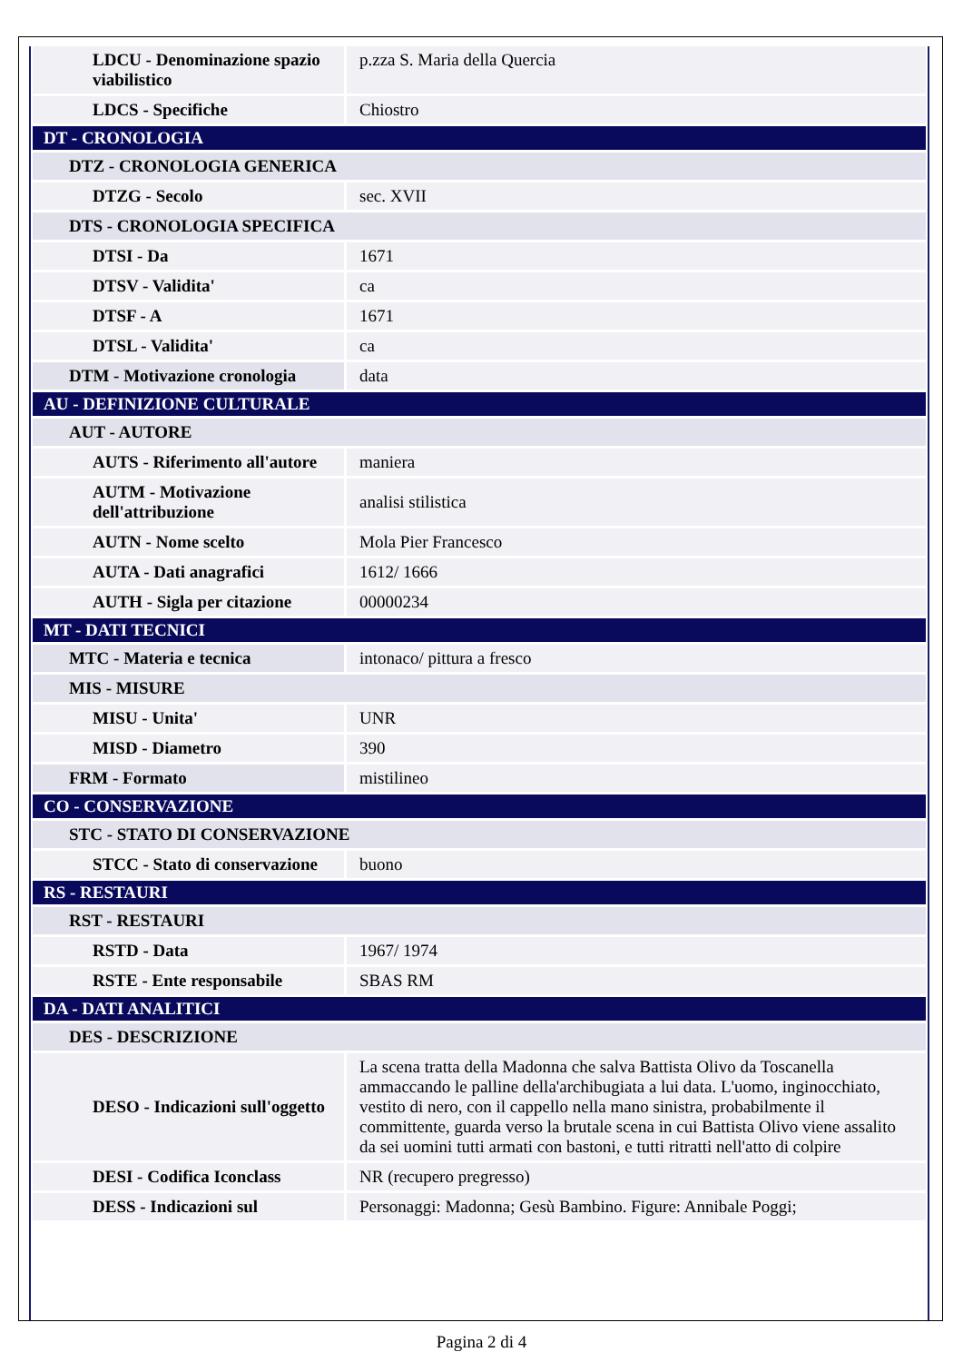| LDCU - Denominazione spazio viabilistico | p.zza S. Maria della Quercia |
| LDCS - Specifiche | Chiostro |
| DT - CRONOLOGIA | |
| DTZ - CRONOLOGIA GENERICA | |
| DTZG - Secolo | sec. XVII |
| DTS - CRONOLOGIA SPECIFICA | |
| DTSI - Da | 1671 |
| DTSV - Validita' | ca |
| DTSF - A | 1671 |
| DTSL - Validita' | ca |
| DTM - Motivazione cronologia | data |
| AU - DEFINIZIONE CULTURALE | |
| AUT - AUTORE | |
| AUTS - Riferimento all'autore | maniera |
| AUTM - Motivazione dell'attribuzione | analisi stilistica |
| AUTN - Nome scelto | Mola Pier Francesco |
| AUTA - Dati anagrafici | 1612/ 1666 |
| AUTH - Sigla per citazione | 00000234 |
| MT - DATI TECNICI | |
| MTC - Materia e tecnica | intonaco/ pittura a fresco |
| MIS - MISURE | |
| MISU - Unita' | UNR |
| MISD - Diametro | 390 |
| FRM - Formato | mistilineo |
| CO - CONSERVAZIONE | |
| STC - STATO DI CONSERVAZIONE | |
| STCC - Stato di conservazione | buono |
| RS - RESTAURI | |
| RST - RESTAURI | |
| RSTD - Data | 1967/ 1974 |
| RSTE - Ente responsabile | SBAS RM |
| DA - DATI ANALITICI | |
| DES - DESCRIZIONE | |
| DESO - Indicazioni sull'oggetto | La scena tratta della Madonna che salva Battista Olivo da Toscanella ammaccando le palline della'archibugiata a lui data. L'uomo, inginocchiato, vestito di nero, con il cappello nella mano sinistra, probabilmente il committente, guarda verso la brutale scena in cui Battista Olivo viene assalito da sei uomini tutti armati con bastoni, e tutti ritratti nell'atto di colpire |
| DESI - Codifica Iconclass | NR (recupero pregresso) |
| DESS - Indicazioni sul | Personaggi: Madonna; Gesù Bambino. Figure: Annibale Poggi; |
Pagina 2 di 4